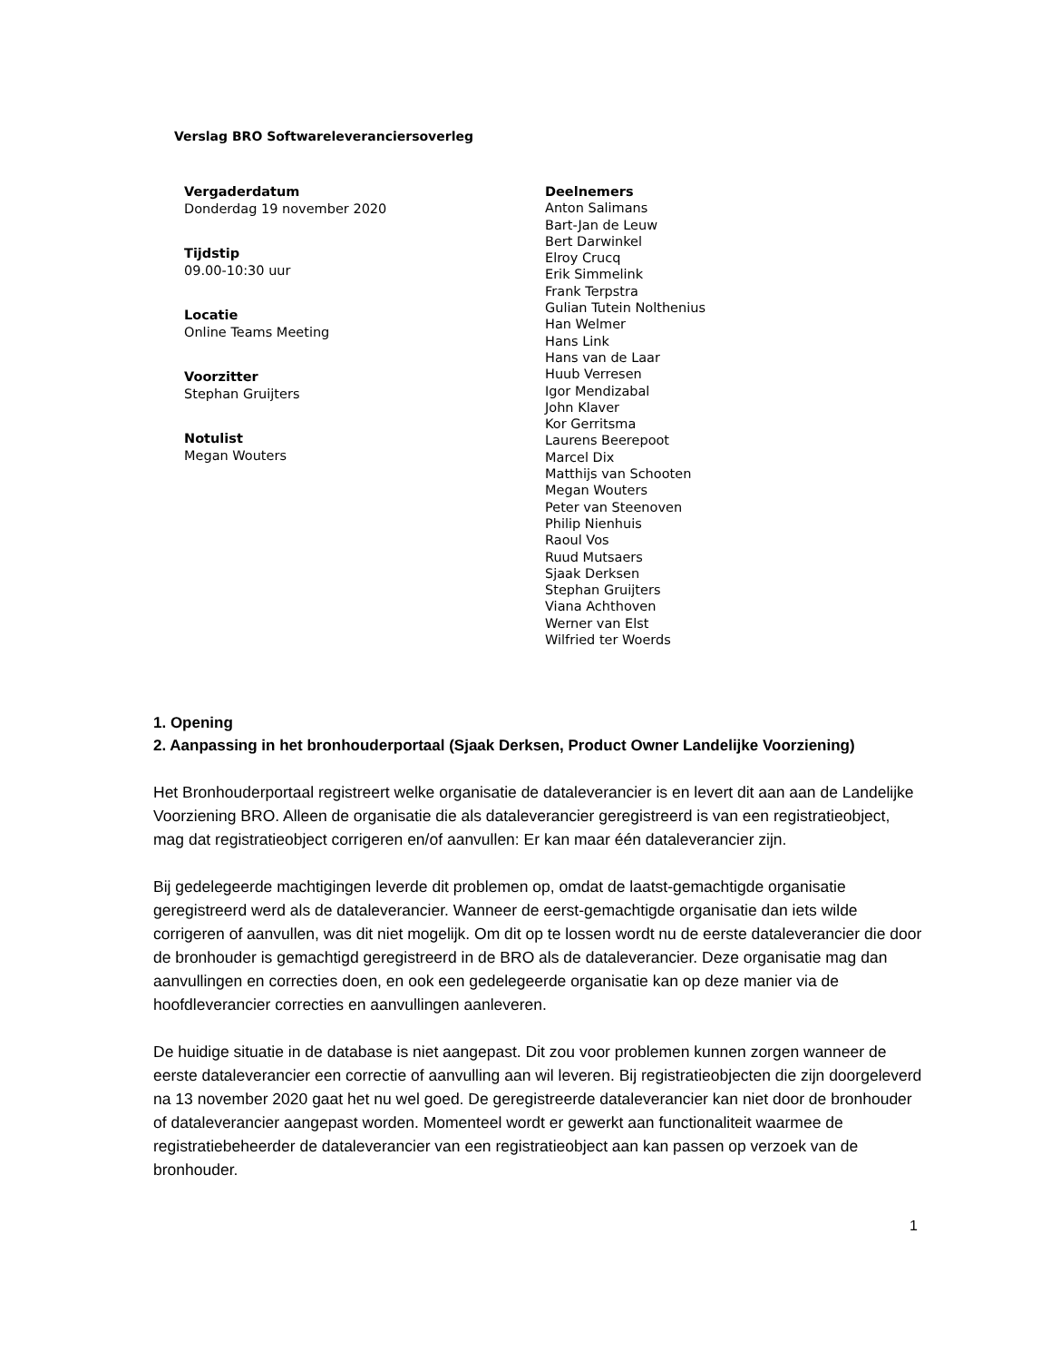Verslag BRO Softwareleveranciersoverleg
Vergaderdatum
Donderdag 19 november 2020
Tijdstip
09.00-10:30 uur
Locatie
Online Teams Meeting
Voorzitter
Stephan Gruijters
Notulist
Megan Wouters
Deelnemers
Anton Salimans
Bart-Jan de Leuw
Bert Darwinkel
Elroy Crucq
Erik Simmelink
Frank Terpstra
Gulian Tutein Nolthenius
Han Welmer
Hans Link
Hans van de Laar
Huub Verresen
Igor Mendizabal
John Klaver
Kor Gerritsma
Laurens Beerepoot
Marcel Dix
Matthijs van Schooten
Megan Wouters
Peter van Steenoven
Philip Nienhuis
Raoul Vos
Ruud Mutsaers
Sjaak Derksen
Stephan Gruijters
Viana Achthoven
Werner van Elst
Wilfried ter Woerds
1. Opening
2. Aanpassing in het bronhouderportaal (Sjaak Derksen, Product Owner Landelijke Voorziening)
Het Bronhouderportaal registreert welke organisatie de dataleverancier is en levert dit aan aan de Landelijke Voorziening BRO. Alleen de organisatie die als dataleverancier geregistreerd is van een registratieobject, mag dat registratieobject corrigeren en/of aanvullen: Er kan maar één dataleverancier zijn.
Bij gedelegeerde machtigingen leverde dit problemen op, omdat de laatst-gemachtigde organisatie geregistreerd werd als de dataleverancier. Wanneer de eerst-gemachtigde organisatie dan iets wilde corrigeren of aanvullen, was dit niet mogelijk. Om dit op te lossen wordt nu de eerste dataleverancier die door de bronhouder is gemachtigd geregistreerd in de BRO als de dataleverancier. Deze organisatie mag dan aanvullingen en correcties doen, en ook een gedelegeerde organisatie kan op deze manier via de hoofdleverancier correcties en aanvullingen aanleveren.
De huidige situatie in de database is niet aangepast. Dit zou voor problemen kunnen zorgen wanneer de eerste dataleverancier een correctie of aanvulling aan wil leveren. Bij registratieobjecten die zijn doorgeleverd na 13 november 2020 gaat het nu wel goed. De geregistreerde dataleverancier kan niet door de bronhouder of dataleverancier aangepast worden. Momenteel wordt er gewerkt aan functionaliteit waarmee de registratiebeheerder de dataleverancier van een registratieobject aan kan passen op verzoek van de bronhouder.
1